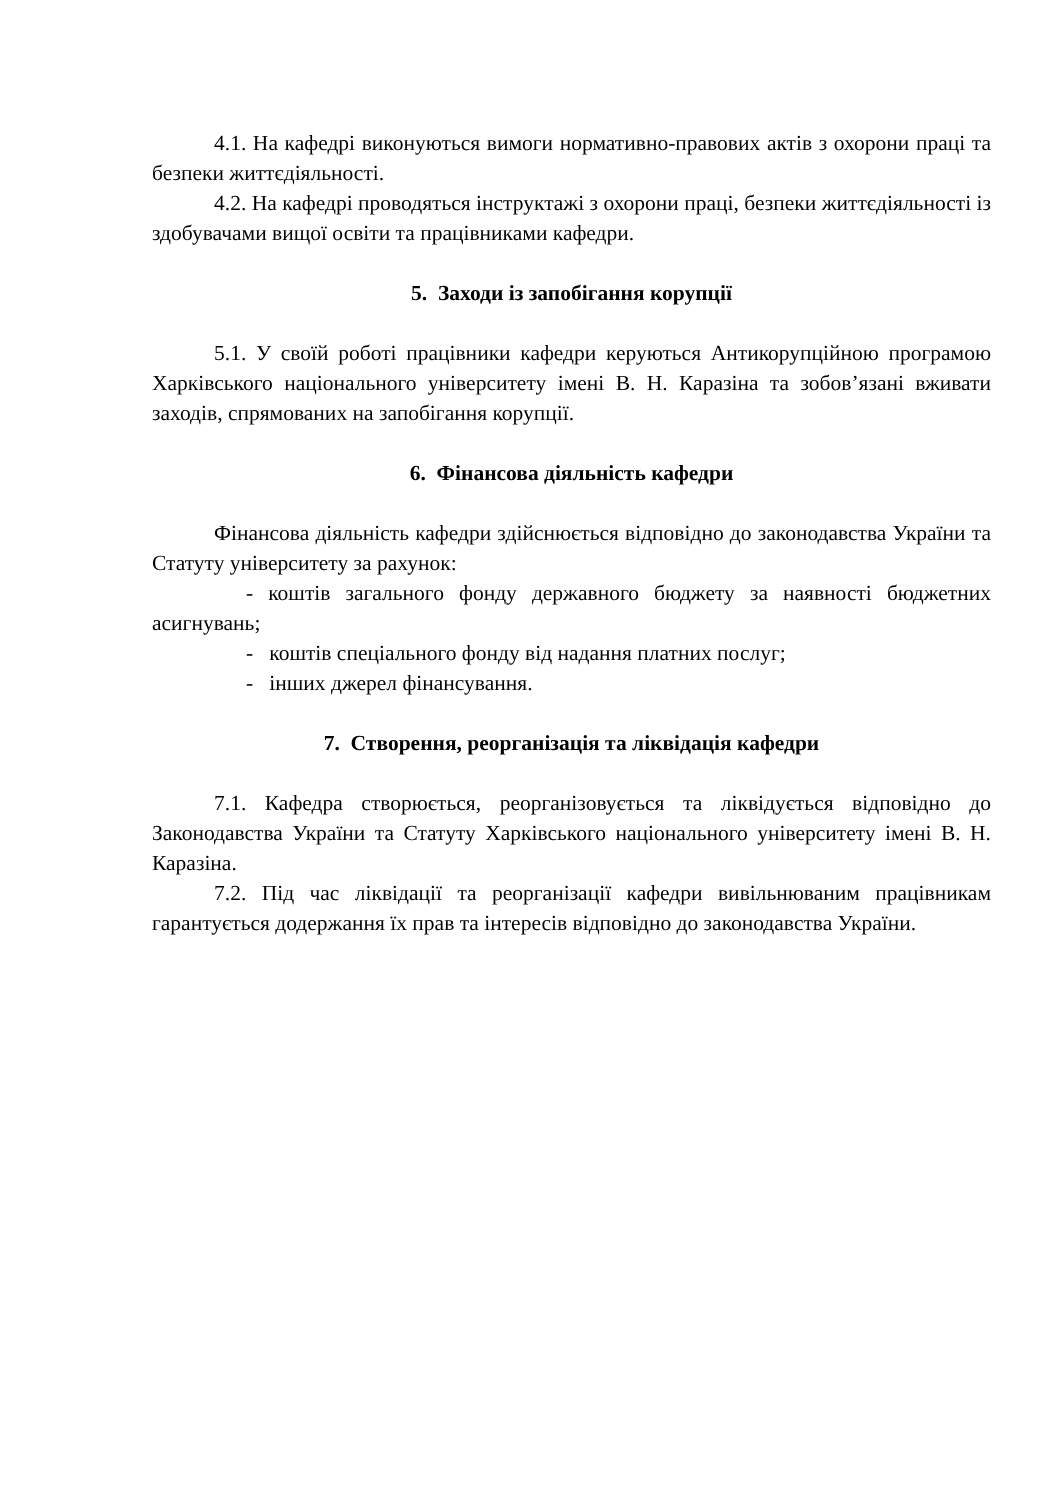4.1. На кафедрі виконуються вимоги нормативно-правових актів з охорони праці та безпеки життєдіяльності.
4.2. На кафедрі проводяться інструктажі з охорони праці, безпеки життєдіяльності із здобувачами вищої освіти та працівниками кафедри.
5. Заходи із запобігання корупції
5.1. У своїй роботі працівники кафедри керуються Антикорупційною програмою Харківського національного університету імені В. Н. Каразіна та зобов’язані вживати заходів, спрямованих на запобігання корупції.
6. Фінансова діяльність кафедри
Фінансова діяльність кафедри здійснюється відповідно до законодавства України та Статуту університету за рахунок:
- коштів загального фонду державного бюджету за наявності бюджетних асигнувань;
- коштів спеціального фонду від надання платних послуг;
- інших джерел фінансування.
7. Створення, реорганізація та ліквідація кафедри
7.1. Кафедра створюється, реорганізовується та ліквідується відповідно до Законодавства України та Статуту Харківського національного університету імені В. Н. Каразіна.
7.2. Під час ліквідації та реорганізації кафедри вивільнюваним працівникам гарантується додержання їх прав та інтересів відповідно до законодавства України.